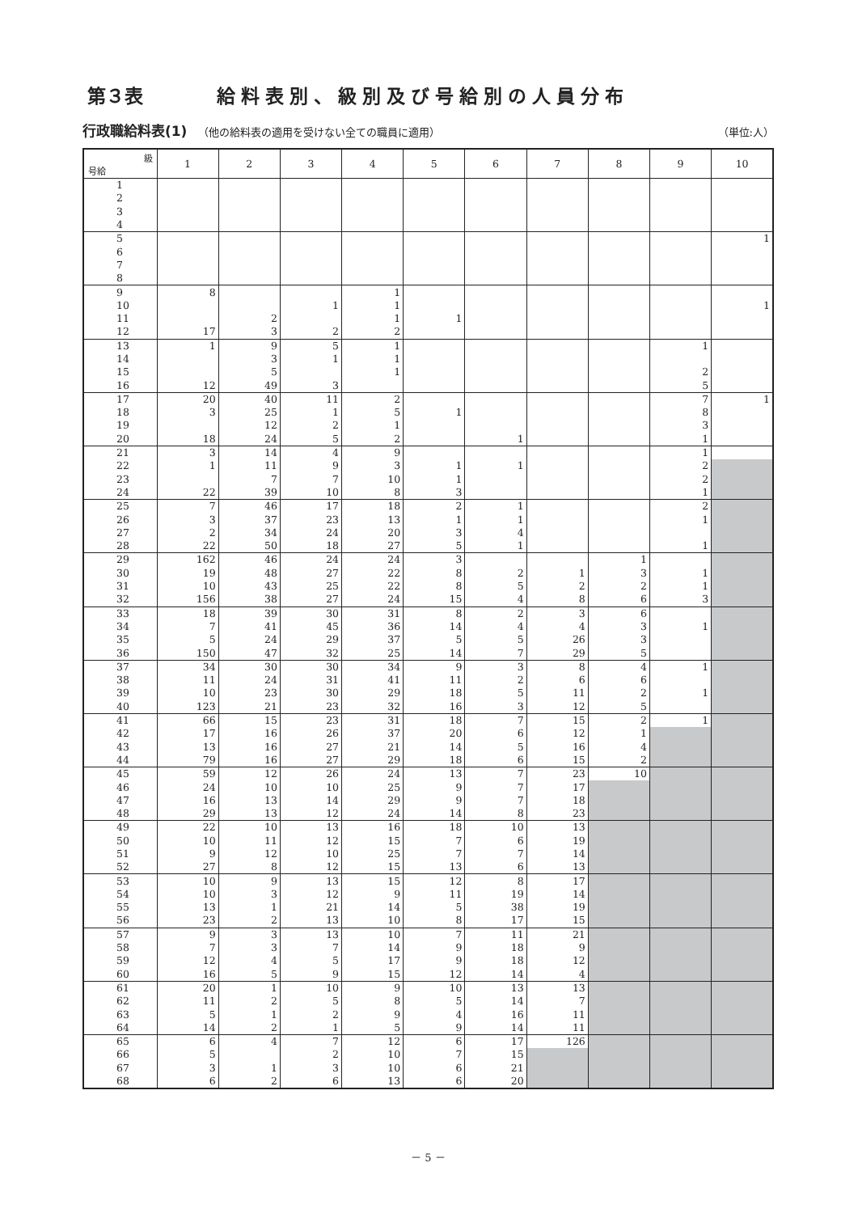第３表 給料表別、級別及び号給別の人員分布
行政職給料表(1) （他の給料表の適用を受けない全ての職員に適用） （単位:人）
| 級 号給 | 1 | 2 | 3 | 4 | 5 | 6 | 7 | 8 | 9 | 10 |
| --- | --- | --- | --- | --- | --- | --- | --- | --- | --- | --- |
| 1 | | | | | | | | | | |
| 2 | | | | | | | | | | |
| 3 | | | | | | | | | | |
| 4 | | | | | | | | | | |
| 5 | | | | | | | | | | 1 |
| 6 | | | | | | | | | | |
| 7 | | | | | | | | | | |
| 8 | | | | | | | | | | |
| 9 | 8 | | | 1 | | | | | | |
| 10 | | | 1 | 1 | | | | | | 1 |
| 11 | | 2 | | 1 | 1 | | | | | |
| 12 | 17 | 3 | 2 | 2 | | | | | | |
| 13 | 1 | 9 | 5 | 1 | | | | | 1 | |
| 14 | | 3 | 1 | 1 | | | | | | |
| 15 | | 5 | | 1 | | | | | 2 | |
| 16 | 12 | 49 | 3 | | | | | | 5 | |
| 17 | 20 | 40 | 11 | 2 | | | | | 7 | 1 |
| 18 | 3 | 25 | 1 | 5 | 1 | | | | 8 | |
| 19 | | 12 | 2 | 1 | | | | | 3 | |
| 20 | 18 | 24 | 5 | 2 | | 1 | | | 1 | |
| 21 | 3 | 14 | 4 | 9 | | | | | 1 | |
| 22 | 1 | 11 | 9 | 3 | 1 | 1 | | | 2 | |
| 23 | | 7 | 7 | 10 | 1 | | | | 2 | |
| 24 | 22 | 39 | 10 | 8 | 3 | | | | 1 | |
| 25 | 7 | 46 | 17 | 18 | 2 | 1 | | | 2 | |
| 26 | 3 | 37 | 23 | 13 | 1 | 1 | | | 1 | |
| 27 | 2 | 34 | 24 | 20 | 3 | 4 | | | | |
| 28 | 22 | 50 | 18 | 27 | 5 | 1 | | | 1 | |
| 29 | 162 | 46 | 24 | 24 | 3 | | | 1 | | |
| 30 | 19 | 48 | 27 | 22 | 8 | 2 | 1 | 3 | 1 | |
| 31 | 10 | 43 | 25 | 22 | 8 | 5 | 2 | 2 | 1 | |
| 32 | 156 | 38 | 27 | 24 | 15 | 4 | 8 | 6 | 3 | |
| 33 | 18 | 39 | 30 | 31 | 8 | 2 | 3 | 6 | | |
| 34 | 7 | 41 | 45 | 36 | 14 | 4 | 4 | 3 | 1 | |
| 35 | 5 | 24 | 29 | 37 | 5 | 5 | 26 | 3 | | |
| 36 | 150 | 47 | 32 | 25 | 14 | 7 | 29 | 5 | | |
| 37 | 34 | 30 | 30 | 34 | 9 | 3 | 8 | 4 | 1 | |
| 38 | 11 | 24 | 31 | 41 | 11 | 2 | 6 | 6 | | |
| 39 | 10 | 23 | 30 | 29 | 18 | 5 | 11 | 2 | 1 | |
| 40 | 123 | 21 | 23 | 32 | 16 | 3 | 12 | 5 | | |
| 41 | 66 | 15 | 23 | 31 | 18 | 7 | 15 | 2 | 1 | |
| 42 | 17 | 16 | 26 | 37 | 20 | 6 | 12 | 1 | | |
| 43 | 13 | 16 | 27 | 21 | 14 | 5 | 16 | 4 | | |
| 44 | 79 | 16 | 27 | 29 | 18 | 6 | 15 | 2 | | |
| 45 | 59 | 12 | 26 | 24 | 13 | 7 | 23 | 10 | | |
| 46 | 24 | 10 | 10 | 25 | 9 | 7 | 17 | | | |
| 47 | 16 | 13 | 14 | 29 | 9 | 7 | 18 | | | |
| 48 | 29 | 13 | 12 | 24 | 14 | 8 | 23 | | | |
| 49 | 22 | 10 | 13 | 16 | 18 | 10 | 13 | | | |
| 50 | 10 | 11 | 12 | 15 | 7 | 6 | 19 | | | |
| 51 | 9 | 12 | 10 | 25 | 7 | 7 | 14 | | | |
| 52 | 27 | 8 | 12 | 15 | 13 | 6 | 13 | | | |
| 53 | 10 | 9 | 13 | 15 | 12 | 8 | 17 | | | |
| 54 | 10 | 3 | 12 | 9 | 11 | 19 | 14 | | | |
| 55 | 13 | 1 | 21 | 14 | 5 | 38 | 19 | | | |
| 56 | 23 | 2 | 13 | 10 | 8 | 17 | 15 | | | |
| 57 | 9 | 3 | 13 | 10 | 7 | 11 | 21 | | | |
| 58 | 7 | 3 | 7 | 14 | 9 | 18 | 9 | | | |
| 59 | 12 | 4 | 5 | 17 | 9 | 18 | 12 | | | |
| 60 | 16 | 5 | 9 | 15 | 12 | 14 | 4 | | | |
| 61 | 20 | 1 | 10 | 9 | 10 | 13 | 13 | | | |
| 62 | 11 | 2 | 5 | 8 | 5 | 14 | 7 | | | |
| 63 | 5 | 1 | 2 | 9 | 4 | 16 | 11 | | | |
| 64 | 14 | 2 | 1 | 5 | 9 | 14 | 11 | | | |
| 65 | 6 | 4 | 7 | 12 | 6 | 17 | 126 | | | |
| 66 | 5 | | 2 | 10 | 7 | 15 | | | | |
| 67 | 3 | 1 | 3 | 10 | 6 | 21 | | | | |
| 68 | 6 | 2 | 6 | 13 | 6 | 20 | | | | |
－ 5 －